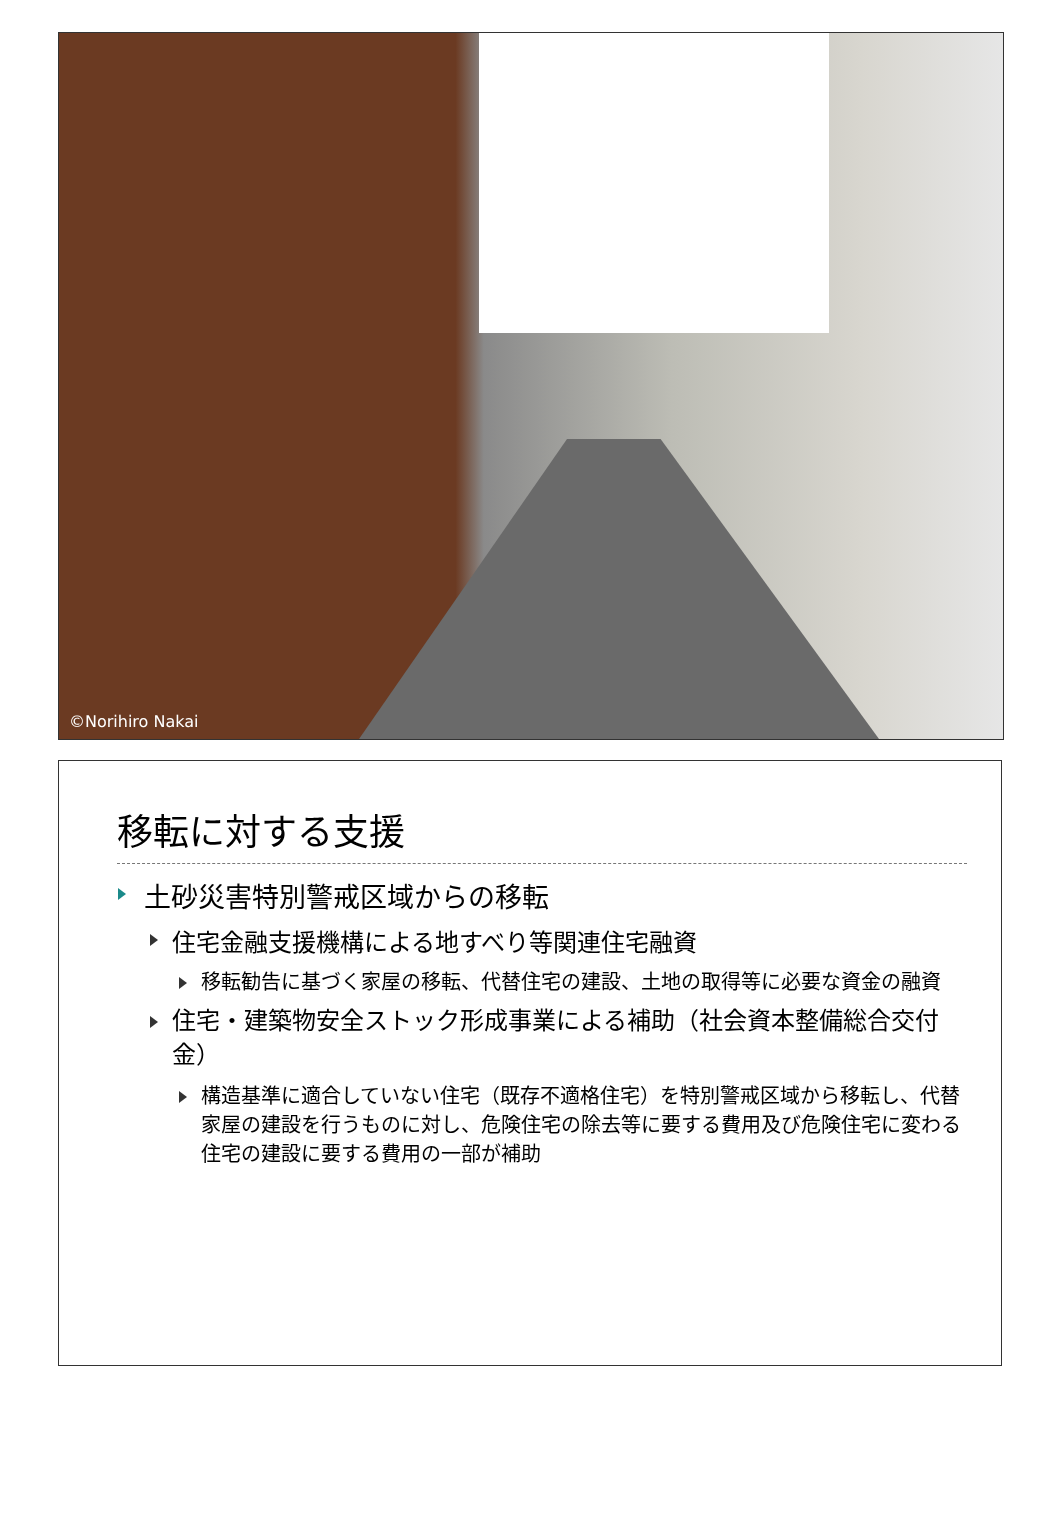©Norihiro Nakai
移転に対する支援
土砂災害特別警戒区域からの移転
住宅金融支援機構による地すべり等関連住宅融資
移転勧告に基づく家屋の移転、代替住宅の建設、土地の取得等に必要な資金の融資
住宅・建築物安全ストック形成事業による補助（社会資本整備総合交付金）
構造基準に適合していない住宅（既存不適格住宅）を特別警戒区域から移転し、代替家屋の建設を行うものに対し、危険住宅の除去等に要する費用及び危険住宅に変わる住宅の建設に要する費用の一部が補助